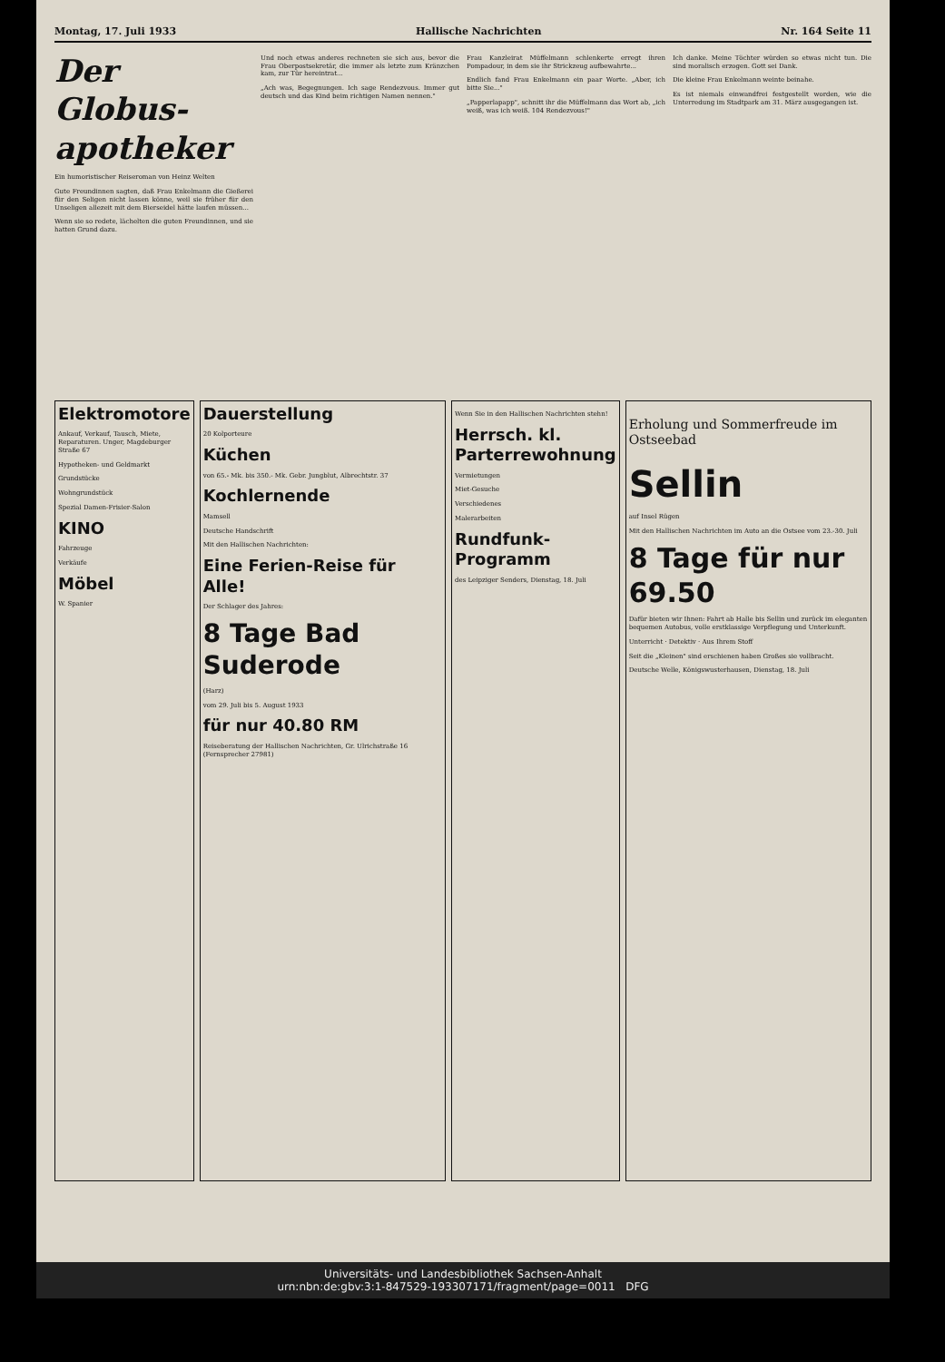Montag, 17. Juli 1933 Hallische Nachrichten Nr. 164 Seite 11
Der Globus-apotheker
Ein humoristischer Reiseroman von Heinz Welten
Gute Freundinnen sagten, daß Frau Enkelmann die Gießerei für den Seligen nicht lassen könne, weil sie früher für den Unseligen allezeit mit dem Bierseidel hätte laufen müssen...
Wenn sie so redete, lächelten die guten Freundinnen, und sie hatten Grund dazu.
Und noch etwas anderes rechneten sie sich aus, bevor die Frau Oberpostsekretär, die immer als letzte zum Kränzchen kam, zur Tür hereintrat...
„Ach was, Begegnungen. Ich sage Rendezvous. Immer gut deutsch und das Kind beim richtigen Namen nennen."
Frau Kanzleirat Müffelmann schlenkerte erregt ihren Pompadour, in dem sie ihr Strickzeug aufbewahrte...
Endlich fand Frau Enkelmann ein paar Worte. „Aber, ich bitte Sie..."
„Papperlapapp", schnitt ihr die Müffelmann das Wort ab, „ich weiß, was ich weiß. 104 Rendezvous!"
Ich danke. Meine Töchter würden so etwas nicht tun. Die sind moralisch erzogen. Gott sei Dank.
Die kleine Frau Enkelmann weinte beinahe.
Es ist niemals einwandfrei festgestellt worden, wie die Unterredung im Stadtpark am 31. März ausgegangen ist.
Elektromotore
Ankauf, Verkauf, Tausch, Miete, Reparaturen. Unger, Magdeburger Straße 67
Hypotheken- und Geldmarkt
Grundstücke
Wohngrundstück
Spezial Damen-Frisier-Salon
KINO
Fahrzeuge
Verkäufe
Möbel
W. Spanier
Dauerstellung
20 Kolporteure
Küchen
von 65.- Mk. bis 350.- Mk. Gebr. Jungblut, Albrechtstr. 37
Kochlernende
Mamsell
Deutsche Handschrift
Mit den Hallischen Nachrichten:
Eine Ferien-Reise für Alle!
Der Schlager des Jahres:
8 Tage Bad Suderode
(Harz)
vom 29. Juli bis 5. August 1933
für nur 40.80 RM
Reiseberatung der Hallischen Nachrichten, Gr. Ulrichstraße 16 (Fernsprecher 27981)
Wenn Sie in den Hallischen Nachrichten stehn!
Herrsch. kl. Parterrewohnung
Vermietungen
Miet-Gesuche
Verschiedenes
Malerarbeiten
Rundfunk-Programm
des Leipziger Senders, Dienstag, 18. Juli
Erholung und Sommerfreude im Ostseebad
Sellin
auf Insel Rügen
Mit den Hallischen Nachrichten im Auto an die Ostsee vom 23.-30. Juli
8 Tage für nur 69.50
Dafür bieten wir Ihnen: Fahrt ab Halle bis Sellin und zurück im eleganten bequemen Autobus, volle erstklassige Verpflegung und Unterkunft.
Unterricht · Detektiv · Aus Ihrem Stoff
Seit die „Kleinen" sind erschienen haben Großes sie vollbracht.
Deutsche Welle, Königswusterhausen, Dienstag, 18. Juli
Universitäts- und Landesbibliothek Sachsen-Anhalt
urn:nbn:de:gbv:3:1-847529-193307171/fragment/page=0011 DFG